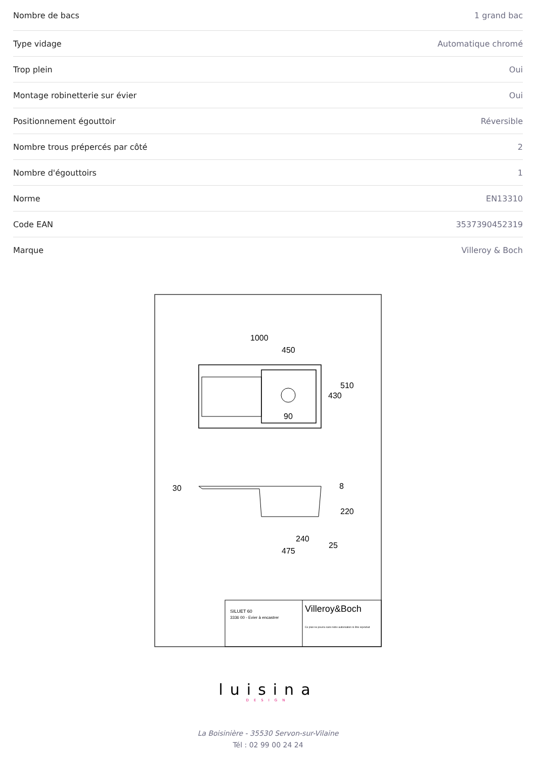| Nombre de bacs | 1 grand bac |
| Type vidage | Automatique chromé |
| Trop plein | Oui |
| Montage robinetterie sur évier | Oui |
| Positionnement égouttoir | Réversible |
| Nombre trous prépercés par côté | 2 |
| Nombre d'égouttoirs | 1 |
| Norme | EN13310 |
| Code EAN | 3537390452319 |
| Marque | Villeroy & Boch |
1000
450
510
430
90
30
8
220
240
25
475
SILUET 60
3336 00 - Evier à encastrer
Villeroy&Boch
Ce plan ne pourra sans notre autorisation ni être reproduit
luisina
DESIGN
La Boisinière - 35530 Servon-sur-Vilaine
Tél : 02 99 00 24 24